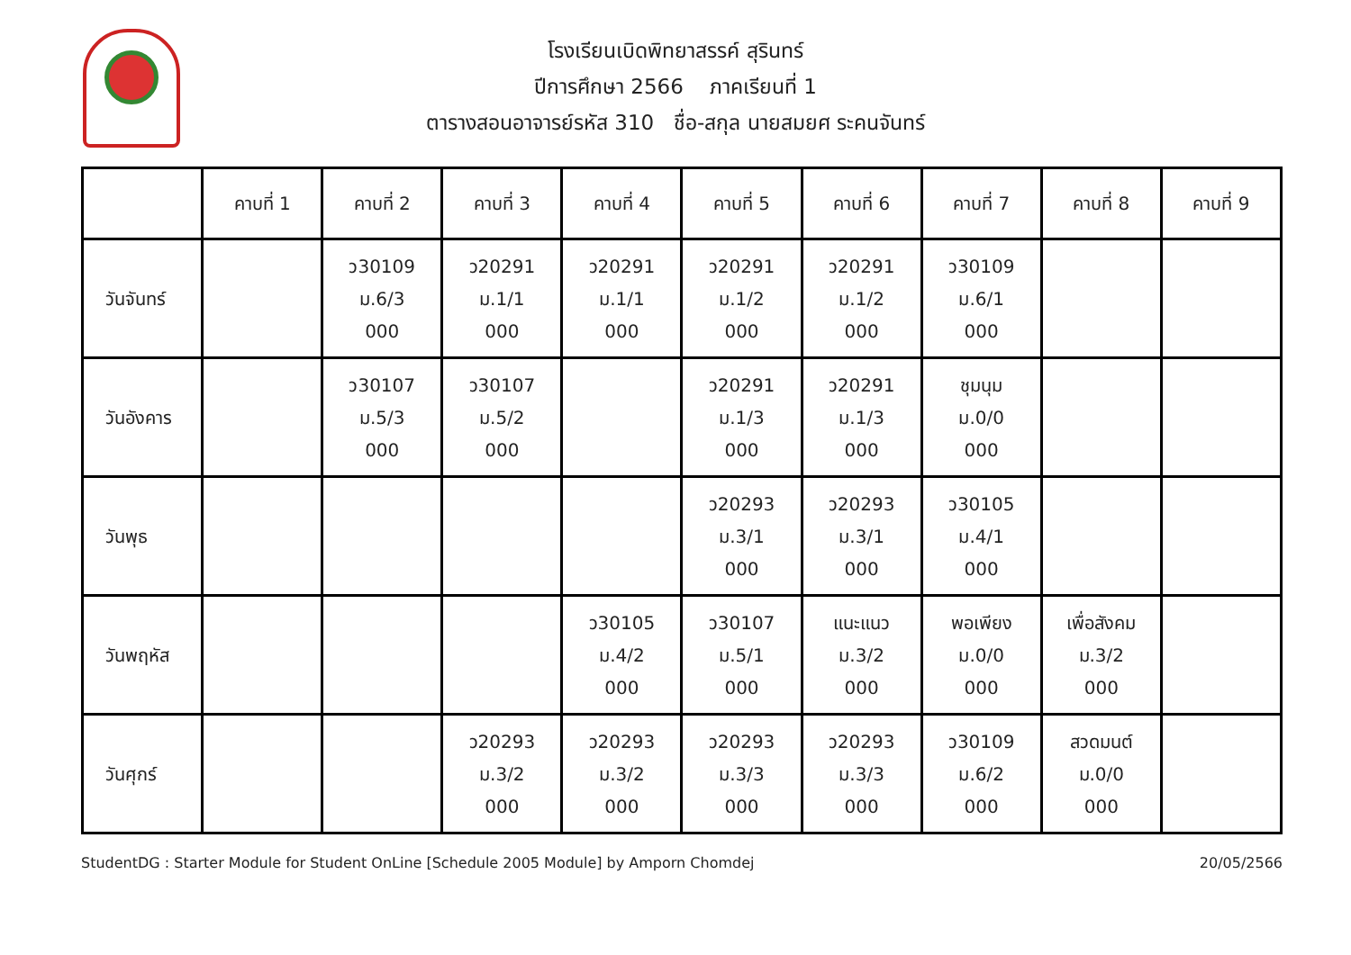โรงเรียนเบิดพิทยาสรรค์ สุรินทร์
ปีการศึกษา 2566 ภาคเรียนที่ 1
ตารางสอนอาจารย์รหัส 310 ชื่อ-สกุล นายสมยศ ระคนจันทร์
| | คาบที่ 1 | คาบที่ 2 | คาบที่ 3 | คาบที่ 4 | คาบที่ 5 | คาบที่ 6 | คาบที่ 7 | คาบที่ 8 | คาบที่ 9 |
| --- | --- | --- | --- | --- | --- | --- | --- | --- | --- |
| วันจันทร์ | | ว30109 ม.6/3 000 | ว20291 ม.1/1 000 | ว20291 ม.1/1 000 | ว20291 ม.1/2 000 | ว20291 ม.1/2 000 | ว30109 ม.6/1 000 | | |
| วันอังคาร | | ว30107 ม.5/3 000 | ว30107 ม.5/2 000 | | ว20291 ม.1/3 000 | ว20291 ม.1/3 000 | ชุมนุม ม.0/0 000 | | |
| วันพุธ | | | | | ว20293 ม.3/1 000 | ว20293 ม.3/1 000 | ว30105 ม.4/1 000 | | |
| วันพฤหัส | | | | ว30105 ม.4/2 000 | ว30107 ม.5/1 000 | แนะแนว ม.3/2 000 | พอเพียง ม.0/0 000 | เพื่อสังคม ม.3/2 000 | |
| วันศุกร์ | | | ว20293 ม.3/2 000 | ว20293 ม.3/2 000 | ว20293 ม.3/3 000 | ว20293 ม.3/3 000 | ว30109 ม.6/2 000 | สวดมนต์ ม.0/0 000 | |
StudentDG : Starter Module for Student OnLine [Schedule 2005 Module] by Amporn Chomdej 20/05/2566